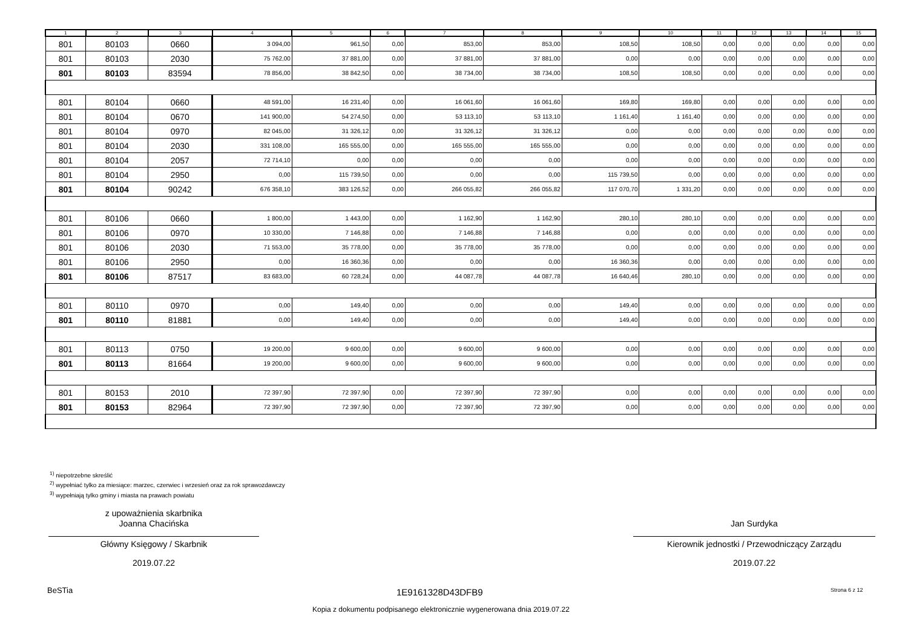| 1 | 2 | 3 | 4 | 5 | 6 | 7 | 8 | 9 | 10 | 11 | 12 | 13 | 14 | 15 |
| --- | --- | --- | --- | --- | --- | --- | --- | --- | --- | --- | --- | --- | --- | --- |
| 801 | 80103 | 0660 | 3 094,00 | 961,50 | 0,00 | 853,00 | 853,00 | 108,50 | 108,50 | 0,00 | 0,00 | 0,00 | 0,00 | 0,00 |
| 801 | 80103 | 2030 | 75 762,00 | 37 881,00 | 0,00 | 37 881,00 | 37 881,00 | 0,00 | 0,00 | 0,00 | 0,00 | 0,00 | 0,00 | 0,00 |
| 801 | 80103 | 83594 | 78 856,00 | 38 842,50 | 0,00 | 38 734,00 | 38 734,00 | 108,50 | 108,50 | 0,00 | 0,00 | 0,00 | 0,00 | 0,00 |
| 801 | 80104 | 0660 | 48 591,00 | 16 231,40 | 0,00 | 16 061,60 | 16 061,60 | 169,80 | 169,80 | 0,00 | 0,00 | 0,00 | 0,00 | 0,00 |
| 801 | 80104 | 0670 | 141 900,00 | 54 274,50 | 0,00 | 53 113,10 | 53 113,10 | 1 161,40 | 1 161,40 | 0,00 | 0,00 | 0,00 | 0,00 | 0,00 |
| 801 | 80104 | 0970 | 82 045,00 | 31 326,12 | 0,00 | 31 326,12 | 31 326,12 | 0,00 | 0,00 | 0,00 | 0,00 | 0,00 | 0,00 | 0,00 |
| 801 | 80104 | 2030 | 331 108,00 | 165 555,00 | 0,00 | 165 555,00 | 165 555,00 | 0,00 | 0,00 | 0,00 | 0,00 | 0,00 | 0,00 | 0,00 |
| 801 | 80104 | 2057 | 72 714,10 | 0,00 | 0,00 | 0,00 | 0,00 | 0,00 | 0,00 | 0,00 | 0,00 | 0,00 | 0,00 | 0,00 |
| 801 | 80104 | 2950 | 0,00 | 115 739,50 | 0,00 | 0,00 | 0,00 | 115 739,50 | 0,00 | 0,00 | 0,00 | 0,00 | 0,00 | 0,00 |
| 801 | 80104 | 90242 | 676 358,10 | 383 126,52 | 0,00 | 266 055,82 | 266 055,82 | 117 070,70 | 1 331,20 | 0,00 | 0,00 | 0,00 | 0,00 | 0,00 |
| 801 | 80106 | 0660 | 1 800,00 | 1 443,00 | 0,00 | 1 162,90 | 1 162,90 | 280,10 | 280,10 | 0,00 | 0,00 | 0,00 | 0,00 | 0,00 |
| 801 | 80106 | 0970 | 10 330,00 | 7 146,88 | 0,00 | 7 146,88 | 7 146,88 | 0,00 | 0,00 | 0,00 | 0,00 | 0,00 | 0,00 | 0,00 |
| 801 | 80106 | 2030 | 71 553,00 | 35 778,00 | 0,00 | 35 778,00 | 35 778,00 | 0,00 | 0,00 | 0,00 | 0,00 | 0,00 | 0,00 | 0,00 |
| 801 | 80106 | 2950 | 0,00 | 16 360,36 | 0,00 | 0,00 | 0,00 | 16 360,36 | 0,00 | 0,00 | 0,00 | 0,00 | 0,00 | 0,00 |
| 801 | 80106 | 87517 | 83 683,00 | 60 728,24 | 0,00 | 44 087,78 | 44 087,78 | 16 640,46 | 280,10 | 0,00 | 0,00 | 0,00 | 0,00 | 0,00 |
| 801 | 80110 | 0970 | 0,00 | 149,40 | 0,00 | 0,00 | 0,00 | 149,40 | 0,00 | 0,00 | 0,00 | 0,00 | 0,00 | 0,00 |
| 801 | 80110 | 81881 | 0,00 | 149,40 | 0,00 | 0,00 | 0,00 | 149,40 | 0,00 | 0,00 | 0,00 | 0,00 | 0,00 | 0,00 |
| 801 | 80113 | 0750 | 19 200,00 | 9 600,00 | 0,00 | 9 600,00 | 9 600,00 | 0,00 | 0,00 | 0,00 | 0,00 | 0,00 | 0,00 | 0,00 |
| 801 | 80113 | 81664 | 19 200,00 | 9 600,00 | 0,00 | 9 600,00 | 9 600,00 | 0,00 | 0,00 | 0,00 | 0,00 | 0,00 | 0,00 | 0,00 |
| 801 | 80153 | 2010 | 72 397,90 | 72 397,90 | 0,00 | 72 397,90 | 72 397,90 | 0,00 | 0,00 | 0,00 | 0,00 | 0,00 | 0,00 | 0,00 |
| 801 | 80153 | 82964 | 72 397,90 | 72 397,90 | 0,00 | 72 397,90 | 72 397,90 | 0,00 | 0,00 | 0,00 | 0,00 | 0,00 | 0,00 | 0,00 |
<sup>1)</sup> niepotrzebne skreślić
<sup>2)</sup> wypełniać tylko za miesiące: marzec, czerwiec i wrzesień oraz za rok sprawozdawczy
<sup>3)</sup> wypełniają tylko gminy i miasta na prawach powiatu
z upoważnienia skarbnika
Joanna Chacińska
Główny Księgowy / Skarbnik
2019.07.22
Jan Surdyka
Kierownik jednostki / Przewodniczący Zarządu
2019.07.22
BeSTia 1E9161328D43DFB9 Strona 6 z 12
Kopia z dokumentu podpisanego elektronicznie wygenerowana dnia 2019.07.22